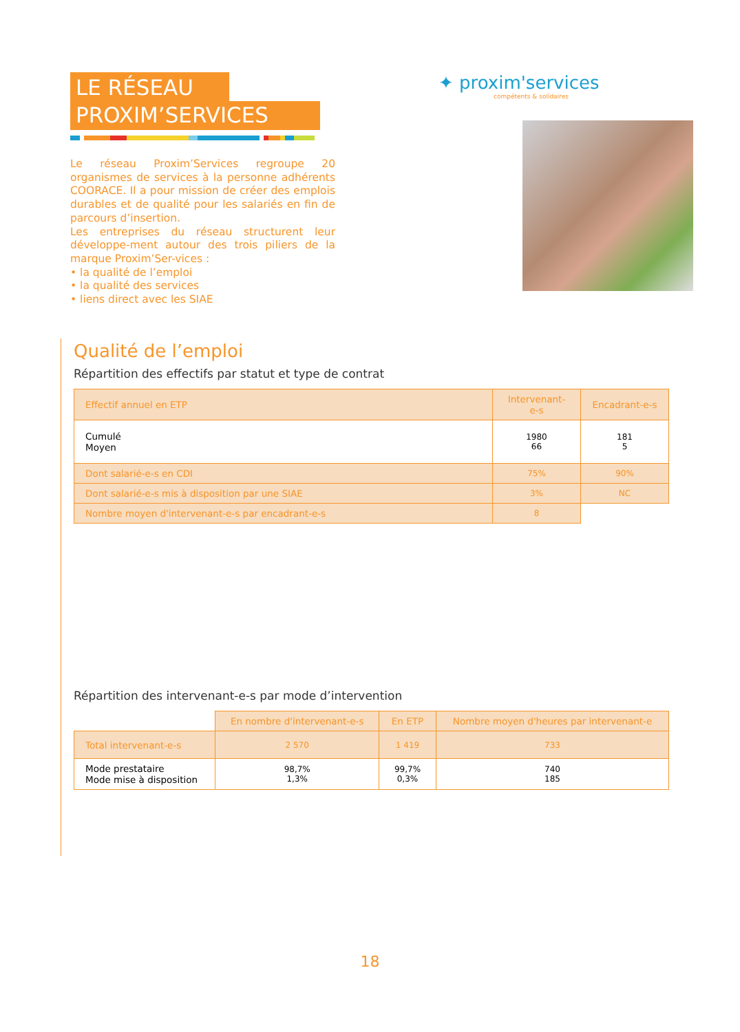LE RÉSEAU
PROXIM’SERVICES
Le réseau Proxim’Services regroupe 20 organismes de services à la personne adhérents COORACE. Il a pour mission de créer des emplois durables et de qualité pour les salariés en fin de parcours d’insertion.
Les entreprises du réseau structurent leur développe-ment autour des trois piliers de la marque Proxim’Ser-vices :
• la qualité de l’emploi
• la qualité des services
• liens direct avec les SIAE
✦ proxim'services
compétents & solidaires
Qualité de l’emploi
Répartition des effectifs par statut et type de contrat
| Effectif annuel en ETP | Intervenant-e-s | Encadrant-e-s |
| --- | --- | --- |
| Cumulé Moyen | 1980 66 | 181 5 |
| Dont salarié-e-s en CDI | 75% | 90% |
| Dont salarié-e-s mis à disposition par une SIAE | 3% | NC |
| Nombre moyen d'intervenant-e-s par encadrant-e-s | 8 | |
Répartition des intervenant-e-s par mode d’intervention
| | En nombre d'intervenant-e-s | En ETP | Nombre moyen d'heures par intervenant-e |
| Total intervenant-e-s | 2 570 | 1 419 | 733 |
| Mode prestataire Mode mise à disposition | 98,7% 1,3% | 99,7% 0,3% | 740 185 |
18